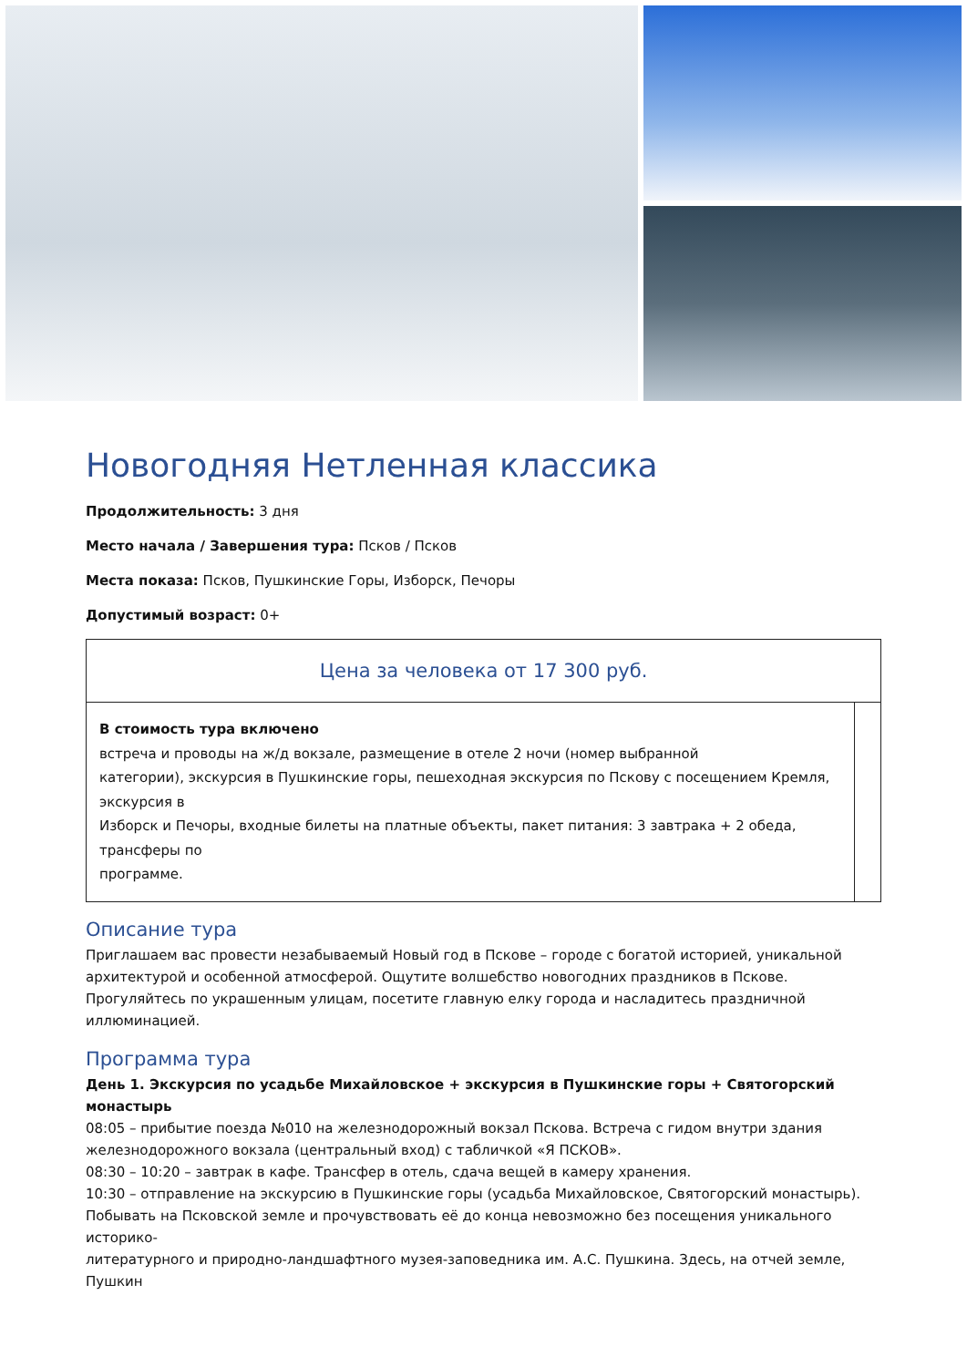Новогодняя Нетленная классика
Продолжительность: 3 дня
Место начала / Завершения тура: Псков / Псков
Места показа: Псков, Пушкинские Горы, Изборск, Печоры
Допустимый возраст: 0+
| Цена за человека от 17 300 руб. | |
| В стоимость тура включено встреча и проводы на ж/д вокзале, размещение в отеле 2 ночи (номер выбранной категории), экскурсия в Пушкинские горы, пешеходная экскурсия по Пскову с посещением Кремля, экскурсия в Изборск и Печоры, входные билеты на платные объекты, пакет питания: 3 завтрака + 2 обеда, трансферы по программе. | |
Описание тура
Приглашаем вас провести незабываемый Новый год в Пскове – городе с богатой историей, уникальной архитектурой и особенной атмосферой. Ощутите волшебство новогодних праздников в Пскове. Прогуляйтесь по украшенным улицам, посетите главную елку города и насладитесь праздничной иллюминацией.
Программа тура
День 1. Экскурсия по усадьбе Михайловское + экскурсия в Пушкинские горы + Святогорский монастырь
08:05 – прибытие поезда №010 на железнодорожный вокзал Пскова. Встреча с гидом внутри здания железнодорожного вокзала (центральный вход) с табличкой «Я ПСКОВ».
08:30 – 10:20 – завтрак в кафе. Трансфер в отель, сдача вещей в камеру хранения.
10:30 – отправление на экскурсию в Пушкинские горы (усадьба Михайловское, Святогорский монастырь).
Побывать на Псковской земле и прочувствовать её до конца невозможно без посещения уникального историко-
литературного и природно-ландшафтного музея-заповедника им. А.С. Пушкина. Здесь, на отчей земле,
Пушкин